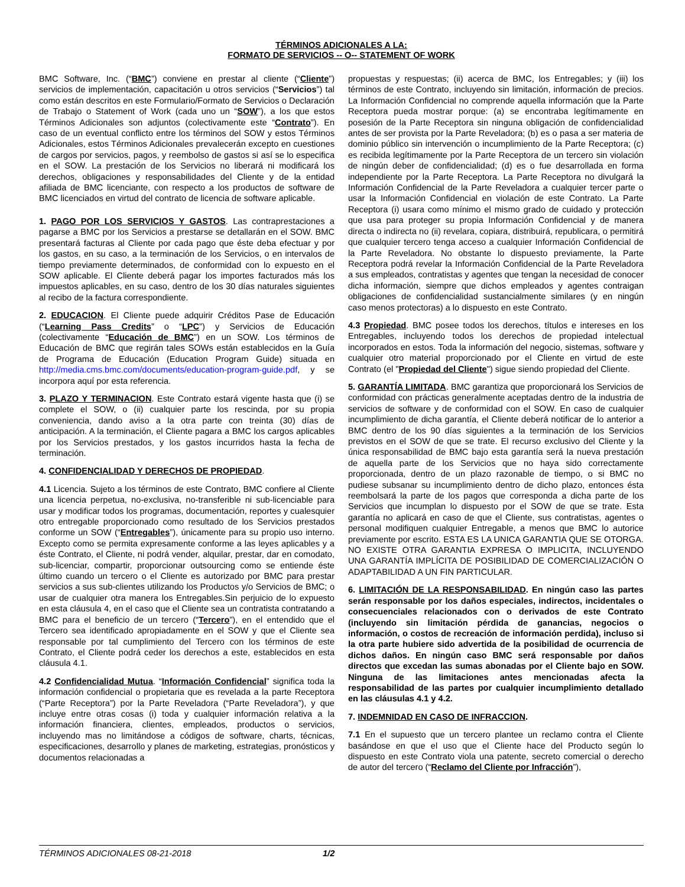TÉRMINOS ADICIONALES A LA:
FORMATO DE SERVICIOS -- O-- STATEMENT OF WORK
BMC Software, Inc. (“BMC”) conviene en prestar al cliente (“Cliente”) servicios de implementación, capacitación u otros servicios (“Servicios”) tal como están descritos en este Formulario/Formato de Servicios o Declaración de Trabajo o Statement of Work (cada uno un “SOW”), a los que estos Términos Adicionales son adjuntos (colectivamente este “Contrato”). En caso de un eventual conflicto entre los términos del SOW y estos Términos Adicionales, estos Términos Adicionales prevalecerán excepto en cuestiones de cargos por servicios, pagos, y reembolso de gastos si así se lo especifica en el SOW. La prestación de los Servicios no liberará ni modificará los derechos, obligaciones y responsabilidades del Cliente y de la entidad afiliada de BMC licenciante, con respecto a los productos de software de BMC licenciados en virtud del contrato de licencia de software aplicable.
1. PAGO POR LOS SERVICIOS Y GASTOS. Las contraprestaciones a pagarse a BMC por los Servicios a prestarse se detallarán en el SOW. BMC presentará facturas al Cliente por cada pago que éste deba efectuar y por los gastos, en su caso, a la terminación de los Servicios, o en intervalos de tiempo previamente determinados, de conformidad con lo expuesto en el SOW aplicable. El Cliente deberá pagar los importes facturados más los impuestos aplicables, en su caso, dentro de los 30 días naturales siguientes al recibo de la factura correspondiente.
2. EDUCACION. El Cliente puede adquirir Créditos Pase de Educación (“Learning Pass Credits” o “LPC”) y Servicios de Educación (colectivamente “Educación de BMC”) en un SOW. Los términos de Educación de BMC que regirán tales SOWs están establecidos en la Guía de Programa de Educación (Education Program Guide) situada en http://media.cms.bmc.com/documents/education-program-guide.pdf, y se incorpora aquí por esta referencia.
3. PLAZO Y TERMINACION. Este Contrato estará vigente hasta que (i) se complete el SOW, o (ii) cualquier parte los rescinda, por su propia conveniencia, dando aviso a la otra parte con treinta (30) días de anticipación. A la terminación, el Cliente pagara a BMC los cargos aplicables por los Servicios prestados, y los gastos incurridos hasta la fecha de terminación.
4. CONFIDENCIALIDAD Y DERECHOS DE PROPIEDAD.
4.1 Licencia. Sujeto a los términos de este Contrato, BMC confiere al Cliente una licencia perpetua, no-exclusiva, no-transferible ni sub-licenciable para usar y modificar todos los programas, documentación, reportes y cualesquier otro entregable proporcionado como resultado de los Servicios prestados conforme un SOW (“Entregables”), únicamente para su propio uso interno. Excepto como se permita expresamente conforme a las leyes aplicables y a éste Contrato, el Cliente, ni podrá vender, alquilar, prestar, dar en comodato, sub-licenciar, compartir, proporcionar outsourcing como se entiende éste último cuando un tercero o el Cliente es autorizado por BMC para prestar servicios a sus sub-clientes utilizando los Productos y/o Servicios de BMC; o usar de cualquier otra manera los Entregables.Sin perjuicio de lo expuesto en esta cláusula 4, en el caso que el Cliente sea un contratista contratando a BMC para el beneficio de un tercero (“Tercero”), en el entendido que el Tercero sea identificado apropiadamente en el SOW y que el Cliente sea responsable por tal cumplimiento del Tercero con los términos de este Contrato, el Cliente podrá ceder los derechos a este, establecidos en esta cláusula 4.1.
4.2 Confidencialidad Mutua. “Información Confidencial” significa toda la información confidencial o propietaria que es revelada a la parte Receptora (“Parte Receptora”) por la Parte Reveladora (“Parte Reveladora”), y que incluye entre otras cosas (i) toda y cualquier información relativa a la información financiera, clientes, empleados, productos o servicios, incluyendo mas no limitándose a códigos de software, charts, técnicas, especificaciones, desarrollo y planes de marketing, estrategias, pronósticos y documentos relacionadas a
propuestas y respuestas; (ii) acerca de BMC, los Entregables; y (iii) los términos de este Contrato, incluyendo sin limitación, información de precios. La Información Confidencial no comprende aquella información que la Parte Receptora pueda mostrar porque: (a) se encontraba legítimamente en posesión de la Parte Receptora sin ninguna obligación de confidencialidad antes de ser provista por la Parte Reveladora; (b) es o pasa a ser materia de dominio público sin intervención o incumplimiento de la Parte Receptora; (c) es recibida legítimamente por la Parte Receptora de un tercero sin violación de ningún deber de confidencialidad; (d) es o fue desarrollada en forma independiente por la Parte Receptora. La Parte Receptora no divulgará la Información Confidencial de la Parte Reveladora a cualquier tercer parte o usar la Información Confidencial en violación de este Contrato. La Parte Receptora (i) usara como mínimo el mismo grado de cuidado y protección que usa para proteger su propia Información Confidencial y de manera directa o indirecta no (ii) revelara, copiara, distribuirá, republicara, o permitirá que cualquier tercero tenga acceso a cualquier Información Confidencial de la Parte Reveladora. No obstante lo dispuesto previamente, la Parte Receptora podrá revelar la Información Confidencial de la Parte Reveladora a sus empleados, contratistas y agentes que tengan la necesidad de conocer dicha información, siempre que dichos empleados y agentes contraigan obligaciones de confidencialidad sustancialmente similares (y en ningún caso menos protectoras) a lo dispuesto en este Contrato.
4.3 Propiedad. BMC posee todos los derechos, títulos e intereses en los Entregables, incluyendo todos los derechos de propiedad intelectual incorporados en estos. Toda la información del negocio, sistemas, software y cualquier otro material proporcionado por el Cliente en virtud de este Contrato (el "Propiedad del Cliente") sigue siendo propiedad del Cliente.
5. GARANTÍA LIMITADA. BMC garantiza que proporcionará los Servicios de conformidad con prácticas generalmente aceptadas dentro de la industria de servicios de software y de conformidad con el SOW. En caso de cualquier incumplimiento de dicha garantía, el Cliente deberá notificar de lo anterior a BMC dentro de los 90 días siguientes a la terminación de los Servicios previstos en el SOW de que se trate. El recurso exclusivo del Cliente y la única responsabilidad de BMC bajo esta garantía será la nueva prestación de aquella parte de los Servicios que no haya sido correctamente proporcionada, dentro de un plazo razonable de tiempo, o si BMC no pudiese subsanar su incumplimiento dentro de dicho plazo, entonces ésta reembolsará la parte de los pagos que corresponda a dicha parte de los Servicios que incumplan lo dispuesto por el SOW de que se trate. Esta garantía no aplicará en caso de que el Cliente, sus contratistas, agentes o personal modifiquen cualquier Entregable, a menos que BMC lo autorice previamente por escrito. ESTA ES LA UNICA GARANTIA QUE SE OTORGA. NO EXISTE OTRA GARANTIA EXPRESA O IMPLICITA, INCLUYENDO UNA GARANTÍA IMPLÍCITA DE POSIBILIDAD DE COMERCIALIZACIÓN O ADAPTABILIDAD A UN FIN PARTICULAR.
6. LIMITACIÓN DE LA RESPONSABILIDAD. En ningún caso las partes serán responsable por los daños especiales, indirectos, incidentales o consecuenciales relacionados con o derivados de este Contrato (incluyendo sin limitación pérdida de ganancias, negocios o información, o costos de recreación de información perdida), incluso si la otra parte hubiere sido advertida de la posibilidad de ocurrencia de dichos daños. En ningún caso BMC será responsable por daños directos que excedan las sumas abonadas por el Cliente bajo en SOW. Ninguna de las limitaciones antes mencionadas afecta la responsabilidad de las partes por cualquier incumplimiento detallado en las cláusulas 4.1 y 4.2.
7. INDEMNIDAD EN CASO DE INFRACCION.
7.1 En el supuesto que un tercero plantee un reclamo contra el Cliente basándose en que el uso que el Cliente hace del Producto según lo dispuesto en este Contrato viola una patente, secreto comercial o derecho de autor del tercero (“Reclamo del Cliente por Infracción”),
TÉRMINOS ADICIONALES 08-21-2018 1/2